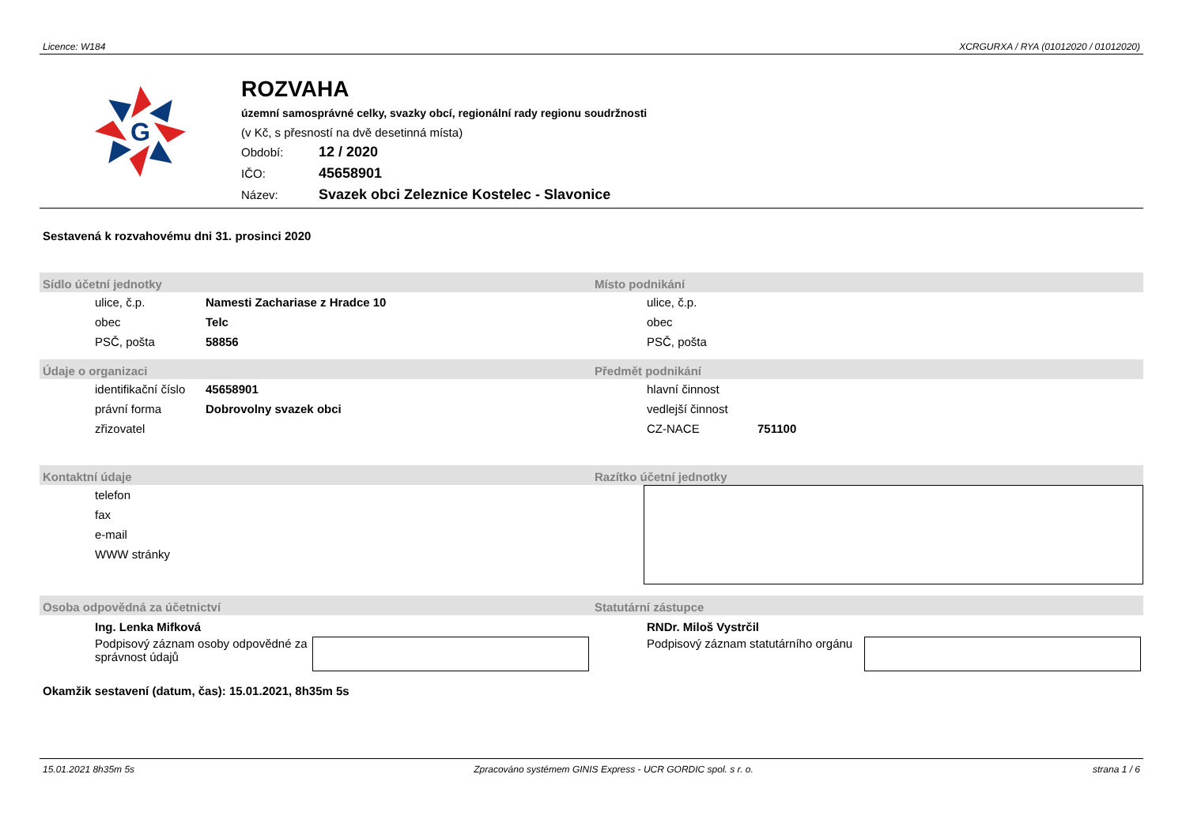Licence: W184 XCRGURXA / RYA (01012020 / 01012020)
G
ROZVAHA
územní samosprávné celky, svazky obcí, regionální rady regionu soudržnosti
(v Kč, s přesností na dvě desetinná místa)
Období: 12 / 2020
IČO: 45658901
Název: Svazek obci Zeleznice Kostelec - Slavonice
Sestavená k rozvahovému dni 31. prosinci 2020
Sídlo účetní jednotky
| ulice, č.p. | Namesti Zachariase z Hradce 10 |
| obec | Telc |
| PSČ, pošta | 58856 |
Místo podnikání
| ulice, č.p. | |
| obec | |
| PSČ, pošta | |
Údaje o organizaci
| identifikační číslo | 45658901 |
| právní forma | Dobrovolny svazek obci |
| zřizovatel | |
Předmět podnikání
| hlavní činnost | |
| vedlejší činnost | |
| CZ-NACE | 751100 |
Kontaktní údaje
| telefon |
| fax |
| e-mail |
| WWW stránky |
Razítko účetní jednotky
Osoba odpovědná za účetnictví
Ing. Lenka Mifková
Podpisový záznam osoby odpovědné za správnost údajů
Statutární zástupce
RNDr. Miloš Vystrčil
Podpisový záznam statutárního orgánu
Okamžik sestavení (datum, čas): 15.01.2021, 8h35m 5s
15.01.2021 8h35m 5s Zpracováno systémem GINIS Express - UCR GORDIC spol. s r. o. strana 1 / 6